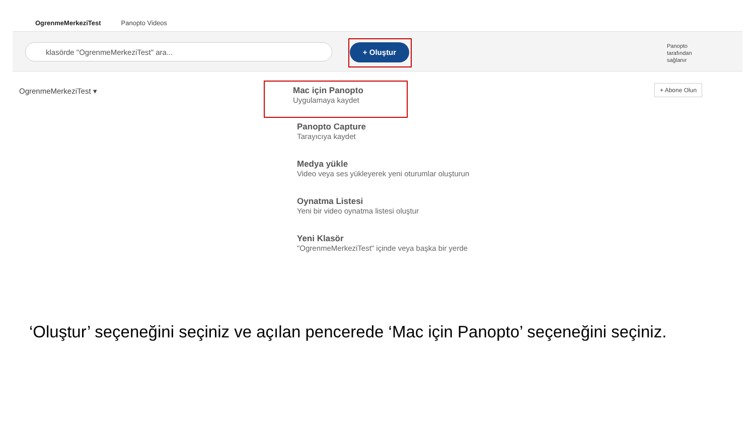OgrenmeMerkeziTest Panopto Videos
klasörde "OgrenmeMerkeziTest" ara... + Oluştur
Panopto tarafından sağlanır
OgrenmeMerkeziTest ▾ + Abone Olun
Mac için Panopto
Uygulamaya kaydet
Panopto Capture
Tarayıcıya kaydet
Medya yükle
Video veya ses yükleyerek yeni oturumlar oluşturun
Oynatma Listesi
Yeni bir video oynatma listesi oluştur
Yeni Klasör
"OgrenmeMerkeziTest" içinde veya başka bir yerde
‘Oluştur’ seçeneğini seçiniz ve açılan pencerede ‘Mac için Panopto’ seçeneğini seçiniz.